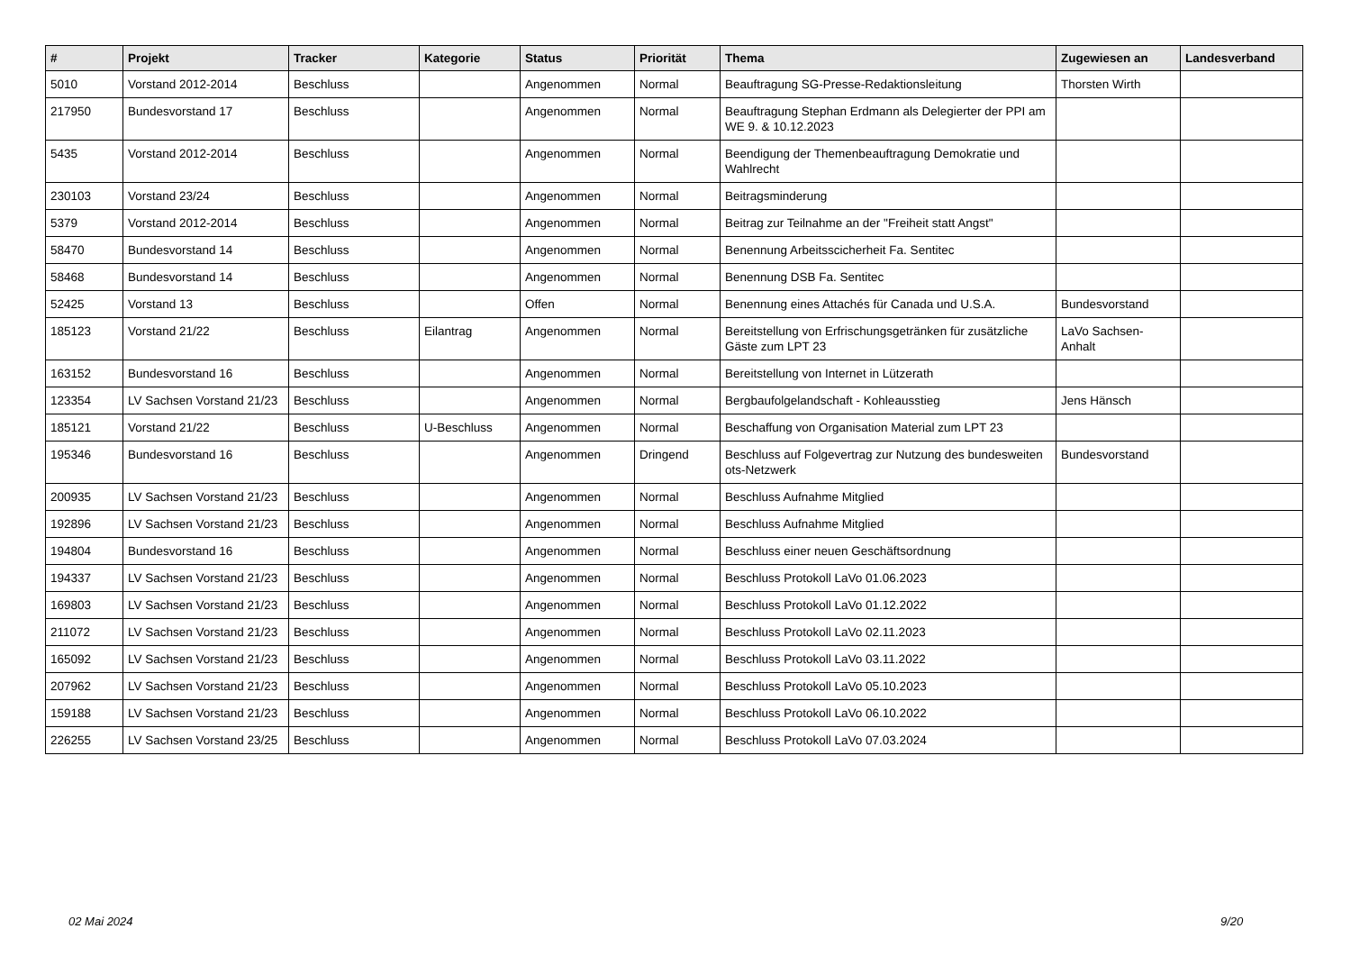| # | Projekt | Tracker | Kategorie | Status | Priorität | Thema | Zugewiesen an | Landesverband |
| --- | --- | --- | --- | --- | --- | --- | --- | --- |
| 5010 | Vorstand 2012-2014 | Beschluss | | Angenommen | Normal | Beauftragung SG-Presse-Redaktionsleitung | Thorsten Wirth | |
| 217950 | Bundesvorstand 17 | Beschluss | | Angenommen | Normal | Beauftragung Stephan Erdmann als Delegierter der PPI am WE 9. & 10.12.2023 | | |
| 5435 | Vorstand 2012-2014 | Beschluss | | Angenommen | Normal | Beendigung der Themenbeauftragung Demokratie und Wahlrecht | | |
| 230103 | Vorstand 23/24 | Beschluss | | Angenommen | Normal | Beitragsminderung | | |
| 5379 | Vorstand 2012-2014 | Beschluss | | Angenommen | Normal | Beitrag zur Teilnahme an der "Freiheit statt Angst" | | |
| 58470 | Bundesvorstand 14 | Beschluss | | Angenommen | Normal | Benennung Arbeitsscicherheit Fa. Sentitec | | |
| 58468 | Bundesvorstand 14 | Beschluss | | Angenommen | Normal | Benennung DSB Fa. Sentitec | | |
| 52425 | Vorstand 13 | Beschluss | | Offen | Normal | Benennung eines Attachés für Canada und U.S.A. | Bundesvorstand | |
| 185123 | Vorstand 21/22 | Beschluss | Eilantrag | Angenommen | Normal | Bereitstellung von Erfrischungsgetränken für zusätzliche Gäste zum LPT 23 | LaVo Sachsen-Anhalt | |
| 163152 | Bundesvorstand 16 | Beschluss | | Angenommen | Normal | Bereitstellung von Internet in Lützerath | | |
| 123354 | LV Sachsen Vorstand 21/23 | Beschluss | | Angenommen | Normal | Bergbaufolgelandschaft - Kohleausstieg | Jens Hänsch | |
| 185121 | Vorstand 21/22 | Beschluss | U-Beschluss | Angenommen | Normal | Beschaffung von Organisation Material zum LPT 23 | | |
| 195346 | Bundesvorstand 16 | Beschluss | | Angenommen | Dringend | Beschluss auf Folgevertrag zur Nutzung des bundesweiten ots-Netzwerk | Bundesvorstand | |
| 200935 | LV Sachsen Vorstand 21/23 | Beschluss | | Angenommen | Normal | Beschluss Aufnahme Mitglied | | |
| 192896 | LV Sachsen Vorstand 21/23 | Beschluss | | Angenommen | Normal | Beschluss Aufnahme Mitglied | | |
| 194804 | Bundesvorstand 16 | Beschluss | | Angenommen | Normal | Beschluss einer neuen Geschäftsordnung | | |
| 194337 | LV Sachsen Vorstand 21/23 | Beschluss | | Angenommen | Normal | Beschluss Protokoll LaVo 01.06.2023 | | |
| 169803 | LV Sachsen Vorstand 21/23 | Beschluss | | Angenommen | Normal | Beschluss Protokoll LaVo 01.12.2022 | | |
| 211072 | LV Sachsen Vorstand 21/23 | Beschluss | | Angenommen | Normal | Beschluss Protokoll LaVo 02.11.2023 | | |
| 165092 | LV Sachsen Vorstand 21/23 | Beschluss | | Angenommen | Normal | Beschluss Protokoll LaVo 03.11.2022 | | |
| 207962 | LV Sachsen Vorstand 21/23 | Beschluss | | Angenommen | Normal | Beschluss Protokoll LaVo 05.10.2023 | | |
| 159188 | LV Sachsen Vorstand 21/23 | Beschluss | | Angenommen | Normal | Beschluss Protokoll LaVo 06.10.2022 | | |
| 226255 | LV Sachsen Vorstand 23/25 | Beschluss | | Angenommen | Normal | Beschluss Protokoll LaVo 07.03.2024 | | |
02 Mai 2024 9/20